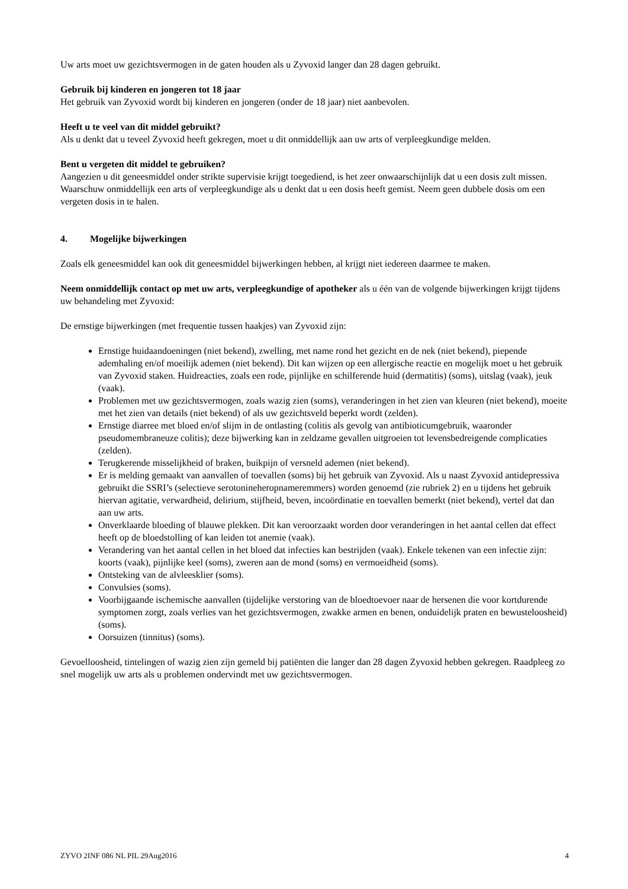Uw arts moet uw gezichtsvermogen in de gaten houden als u Zyvoxid langer dan 28 dagen gebruikt.
Gebruik bij kinderen en jongeren tot 18 jaar
Het gebruik van Zyvoxid wordt bij kinderen en jongeren (onder de 18 jaar) niet aanbevolen.
Heeft u te veel van dit middel gebruikt?
Als u denkt dat u teveel Zyvoxid heeft gekregen, moet u dit onmiddellijk aan uw arts of verpleegkundige melden.
Bent u vergeten dit middel te gebruiken?
Aangezien u dit geneesmiddel onder strikte supervisie krijgt toegediend, is het zeer onwaarschijnlijk dat u een dosis zult missen. Waarschuw onmiddellijk een arts of verpleegkundige als u denkt dat u een dosis heeft gemist. Neem geen dubbele dosis om een vergeten dosis in te halen.
4. Mogelijke bijwerkingen
Zoals elk geneesmiddel kan ook dit geneesmiddel bijwerkingen hebben, al krijgt niet iedereen daarmee te maken.
Neem onmiddellijk contact op met uw arts, verpleegkundige of apotheker als u één van de volgende bijwerkingen krijgt tijdens uw behandeling met Zyvoxid:
De ernstige bijwerkingen (met frequentie tussen haakjes) van Zyvoxid zijn:
Ernstige huidaandoeningen (niet bekend), zwelling, met name rond het gezicht en de nek (niet bekend), piepende ademhaling en/of moeilijk ademen (niet bekend). Dit kan wijzen op een allergische reactie en mogelijk moet u het gebruik van Zyvoxid staken. Huidreacties, zoals een rode, pijnlijke en schilferende huid (dermatitis) (soms), uitslag (vaak), jeuk (vaak).
Problemen met uw gezichtsvermogen, zoals wazig zien (soms), veranderingen in het zien van kleuren (niet bekend), moeite met het zien van details (niet bekend) of als uw gezichtsveld beperkt wordt (zelden).
Ernstige diarree met bloed en/of slijm in de ontlasting (colitis als gevolg van antibioticumgebruik, waaronder pseudomembraneuze colitis); deze bijwerking kan in zeldzame gevallen uitgroeien tot levensbedreigende complicaties (zelden).
Terugkerende misselijkheid of braken, buikpijn of versneld ademen (niet bekend).
Er is melding gemaakt van aanvallen of toevallen (soms) bij het gebruik van Zyvoxid. Als u naast Zyvoxid antidepressiva gebruikt die SSRI’s (selectieve serotonineheropnameremmers) worden genoemd (zie rubriek 2) en u tijdens het gebruik hiervan agitatie, verwardheid, delirium, stijfheid, beven, incoördinatie en toevallen bemerkt (niet bekend), vertel dat dan aan uw arts.
Onverklaarde bloeding of blauwe plekken. Dit kan veroorzaakt worden door veranderingen in het aantal cellen dat effect heeft op de bloedstolling of kan leiden tot anemie (vaak).
Verandering van het aantal cellen in het bloed dat infecties kan bestrijden (vaak). Enkele tekenen van een infectie zijn: koorts (vaak), pijnlijke keel (soms), zweren aan de mond (soms) en vermoeidheid (soms).
Ontsteking van de alvleesklier (soms).
Convulsies (soms).
Voorbijgaande ischemische aanvallen (tijdelijke verstoring van de bloedtoevoer naar de hersenen die voor kortdurende symptomen zorgt, zoals verlies van het gezichtsvermogen, zwakke armen en benen, onduidelijk praten en bewusteloosheid) (soms).
Oorsuizen (tinnitus) (soms).
Gevoelloosheid, tintelingen of wazig zien zijn gemeld bij patiënten die langer dan 28 dagen Zyvoxid hebben gekregen. Raadpleeg zo snel mogelijk uw arts als u problemen ondervindt met uw gezichtsvermogen.
ZYVO 2INF 086 NL PIL 29Aug2016 4